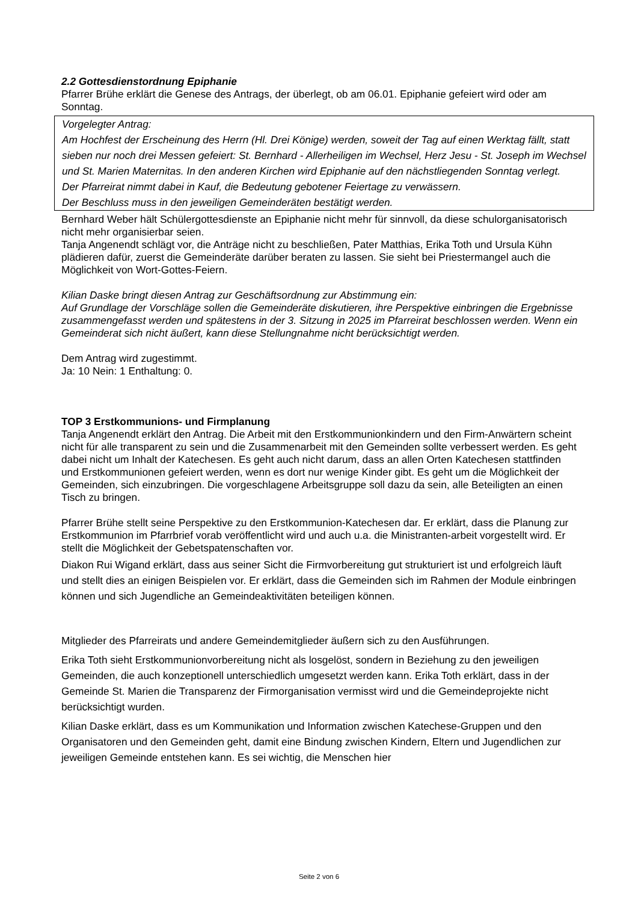2.2 Gottesdienstordnung Epiphanie
Pfarrer Brühe erklärt die Genese des Antrags, der überlegt, ob am 06.01. Epiphanie gefeiert wird oder am Sonntag.
Vorgelegter Antrag:
Am Hochfest der Erscheinung des Herrn (Hl. Drei Könige) werden, soweit der Tag auf einen Werktag fällt, statt sieben nur noch drei Messen gefeiert: St. Bernhard - Allerheiligen im Wechsel, Herz Jesu - St. Joseph im Wechsel und St. Marien Maternitas. In den anderen Kirchen wird Epiphanie auf den nächstliegenden Sonntag verlegt.
Der Pfarreirat nimmt dabei in Kauf, die Bedeutung gebotener Feiertage zu verwässern.
Der Beschluss muss in den jeweiligen Gemeinderäten bestätigt werden.
Bernhard Weber hält Schülergottesdienste an Epiphanie nicht mehr für sinnvoll, da diese schulorganisatorisch nicht mehr organisierbar seien.
Tanja Angenendt schlägt vor, die Anträge nicht zu beschließen, Pater Matthias, Erika Toth und Ursula Kühn plädieren dafür, zuerst die Gemeinderäte darüber beraten zu lassen. Sie sieht bei Priestermangel auch die Möglichkeit von Wort-Gottes-Feiern.
Kilian Daske bringt diesen Antrag zur Geschäftsordnung zur Abstimmung ein:
Auf Grundlage der Vorschläge sollen die Gemeinderäte diskutieren, ihre Perspektive einbringen die Ergebnisse zusammengefasst werden und spätestens in der 3. Sitzung in 2025 im Pfarreirat beschlossen werden. Wenn ein Gemeinderat sich nicht äußert, kann diese Stellungnahme nicht berücksichtigt werden.
Dem Antrag wird zugestimmt.
Ja: 10 Nein: 1 Enthaltung: 0.
TOP 3 Erstkommunions- und Firmplanung
Tanja Angenendt erklärt den Antrag. Die Arbeit mit den Erstkommunionkindern und den Firm-Anwärtern scheint nicht für alle transparent zu sein und die Zusammenarbeit mit den Gemeinden sollte verbessert werden. Es geht dabei nicht um Inhalt der Katechesen. Es geht auch nicht darum, dass an allen Orten Katechesen stattfinden und Erstkommunionen gefeiert werden, wenn es dort nur wenige Kinder gibt. Es geht um die Möglichkeit der Gemeinden, sich einzubringen. Die vorgeschlagene Arbeitsgruppe soll dazu da sein, alle Beteiligten an einen Tisch zu bringen.
Pfarrer Brühe stellt seine Perspektive zu den Erstkommunion-Katechesen dar. Er erklärt, dass die Planung zur Erstkommunion im Pfarrbrief vorab veröffentlicht wird und auch u.a. die Ministranten-arbeit vorgestellt wird. Er stellt die Möglichkeit der Gebetspatenschaften vor.
Diakon Rui Wigand erklärt, dass aus seiner Sicht die Firmvorbereitung gut strukturiert ist und erfolgreich läuft und stellt dies an einigen Beispielen vor. Er erklärt, dass die Gemeinden sich im Rahmen der Module einbringen können und sich Jugendliche an Gemeindeaktivitäten beteiligen können.
Mitglieder des Pfarreirats und andere Gemeindemitglieder äußern sich zu den Ausführungen.
Erika Toth sieht Erstkommunionvorbereitung nicht als losgelöst, sondern in Beziehung zu den jeweiligen Gemeinden, die auch konzeptionell unterschiedlich umgesetzt werden kann. Erika Toth erklärt, dass in der Gemeinde St. Marien die Transparenz der Firmorganisation vermisst wird und die Gemeindeprojekte nicht berücksichtigt wurden.
Kilian Daske erklärt, dass es um Kommunikation und Information zwischen Katechese-Gruppen und den Organisatoren und den Gemeinden geht, damit eine Bindung zwischen Kindern, Eltern und Jugendlichen zur jeweiligen Gemeinde entstehen kann. Es sei wichtig, die Menschen hier
Seite 2 von 6